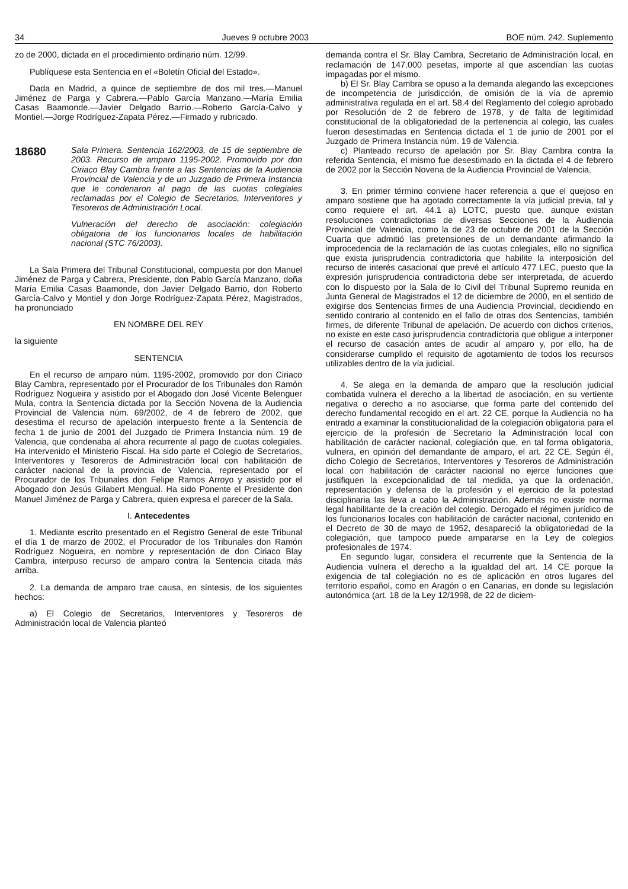34 Jueves 9 octubre 2003 BOE núm. 242. Suplemento
zo de 2000, dictada en el procedimiento ordinario núm. 12/99.
Publíquese esta Sentencia en el «Boletín Oficial del Estado».
Dada en Madrid, a quince de septiembre de dos mil tres.—Manuel Jiménez de Parga y Cabrera.—Pablo García Manzano.—María Emilia Casas Baamonde.—Javier Delgado Barrio.—Roberto García-Calvo y Montiel.—Jorge Rodríguez-Zapata Pérez.—Firmado y rubricado.
18680
Sala Primera. Sentencia 162/2003, de 15 de septiembre de 2003. Recurso de amparo 1195-2002. Promovido por don Ciriaco Blay Cambra frente a las Sentencias de la Audiencia Provincial de Valencia y de un Juzgado de Primera Instancia que le condenaron al pago de las cuotas colegiales reclamadas por el Colegio de Secretarios, Interventores y Tesoreros de Administración Local.
Vulneración del derecho de asociación: colegiación obligatoria de los funcionarios locales de habilitación nacional (STC 76/2003).
La Sala Primera del Tribunal Constitucional, compuesta por don Manuel Jiménez de Parga y Cabrera, Presidente, don Pablo García Manzano, doña María Emilia Casas Baamonde, don Javier Delgado Barrio, don Roberto García-Calvo y Montiel y don Jorge Rodríguez-Zapata Pérez, Magistrados, ha pronunciado
EN NOMBRE DEL REY
la siguiente
SENTENCIA
En el recurso de amparo núm. 1195-2002, promovido por don Ciriaco Blay Cambra, representado por el Procurador de los Tribunales don Ramón Rodríguez Nogueira y asistido por el Abogado don José Vicente Belenguer Mula, contra la Sentencia dictada por la Sección Novena de la Audiencia Provincial de Valencia núm. 69/2002, de 4 de febrero de 2002, que desestima el recurso de apelación interpuesto frente a la Sentencia de fecha 1 de junio de 2001 del Juzgado de Primera Instancia núm. 19 de Valencia, que condenaba al ahora recurrente al pago de cuotas colegiales. Ha intervenido el Ministerio Fiscal. Ha sido parte el Colegio de Secretarios, Interventores y Tesoreros de Administración local con habilitación de carácter nacional de la provincia de Valencia, representado por el Procurador de los Tribunales don Felipe Ramos Arroyo y asistido por el Abogado don Jesús Gilabert Mengual. Ha sido Ponente el Presidente don Manuel Jiménez de Parga y Cabrera, quien expresa el parecer de la Sala.
I. Antecedentes
1. Mediante escrito presentado en el Registro General de este Tribunal el día 1 de marzo de 2002, el Procurador de los Tribunales don Ramón Rodríguez Nogueira, en nombre y representación de don Ciriaco Blay Cambra, interpuso recurso de amparo contra la Sentencia citada más arriba.
2. La demanda de amparo trae causa, en síntesis, de los siguientes hechos:
a) El Colegio de Secretarios, Interventores y Tesoreros de Administración local de Valencia planteó
demanda contra el Sr. Blay Cambra, Secretario de Administración local, en reclamación de 147.000 pesetas, importe al que ascendían las cuotas impagadas por el mismo.
b) El Sr. Blay Cambra se opuso a la demanda alegando las excepciones de incompetencia de jurisdicción, de omisión de la vía de apremio administrativa regulada en el art. 58.4 del Reglamento del colegio aprobado por Resolución de 2 de febrero de 1978, y de falta de legitimidad constitucional de la obligatoriedad de la pertenencia al colegio, las cuales fueron desestimadas en Sentencia dictada el 1 de junio de 2001 por el Juzgado de Primera Instancia núm. 19 de Valencia.
c) Planteado recurso de apelación por Sr. Blay Cambra contra la referida Sentencia, el mismo fue desestimado en la dictada el 4 de febrero de 2002 por la Sección Novena de la Audiencia Provincial de Valencia.
3. En primer término conviene hacer referencia a que el quejoso en amparo sostiene que ha agotado correctamente la vía judicial previa, tal y como requiere el art. 44.1 a) LOTC, puesto que, aunque existan resoluciones contradictorias de diversas Secciones de la Audiencia Provincial de Valencia, como la de 23 de octubre de 2001 de la Sección Cuarta que admitió las pretensiones de un demandante afirmando la improcedencia de la reclamación de las cuotas colegiales, ello no significa que exista jurisprudencia contradictoria que habilite la interposición del recurso de interés casacional que prevé el artículo 477 LEC, puesto que la expresión jurisprudencia contradictoria debe ser interpretada, de acuerdo con lo dispuesto por la Sala de lo Civil del Tribunal Supremo reunida en Junta General de Magistrados el 12 de diciembre de 2000, en el sentido de exigirse dos Sentencias firmes de una Audiencia Provincial, decidiendo en sentido contrario al contenido en el fallo de otras dos Sentencias, también firmes, de diferente Tribunal de apelación. De acuerdo con dichos criterios, no existe en este caso jurisprudencia contradictoria que obligue a interponer el recurso de casación antes de acudir al amparo y, por ello, ha de considerarse cumplido el requisito de agotamiento de todos los recursos utilizables dentro de la vía judicial.
4. Se alega en la demanda de amparo que la resolución judicial combatida vulnera el derecho a la libertad de asociación, en su vertiente negativa o derecho a no asociarse, que forma parte del contenido del derecho fundamental recogido en el art. 22 CE, porque la Audiencia no ha entrado a examinar la constitucionalidad de la colegiación obligatoria para el ejercicio de la profesión de Secretario la Administración local con habilitación de carácter nacional, colegiación que, en tal forma obligatoria, vulnera, en opinión del demandante de amparo, el art. 22 CE. Según él, dicho Colegio de Secretarios, Interventores y Tesoreros de Administración local con habilitación de carácter nacional no ejerce funciones que justifiquen la excepcionalidad de tal medida, ya que la ordenación, representación y defensa de la profesión y el ejercicio de la potestad disciplinaria las lleva a cabo la Administración. Además no existe norma legal habilitante de la creación del colegio. Derogado el régimen jurídico de los funcionarios locales con habilitación de carácter nacional, contenido en el Decreto de 30 de mayo de 1952, desapareció la obligatoriedad de la colegiación, que tampoco puede ampararse en la Ley de colegios profesionales de 1974.
En segundo lugar, considera el recurrente que la Sentencia de la Audiencia vulnera el derecho a la igualdad del art. 14 CE porque la exigencia de tal colegiación no es de aplicación en otros lugares del territorio español, como en Aragón o en Canarias, en donde su legislación autonómica (art. 18 de la Ley 12/1998, de 22 de diciem-